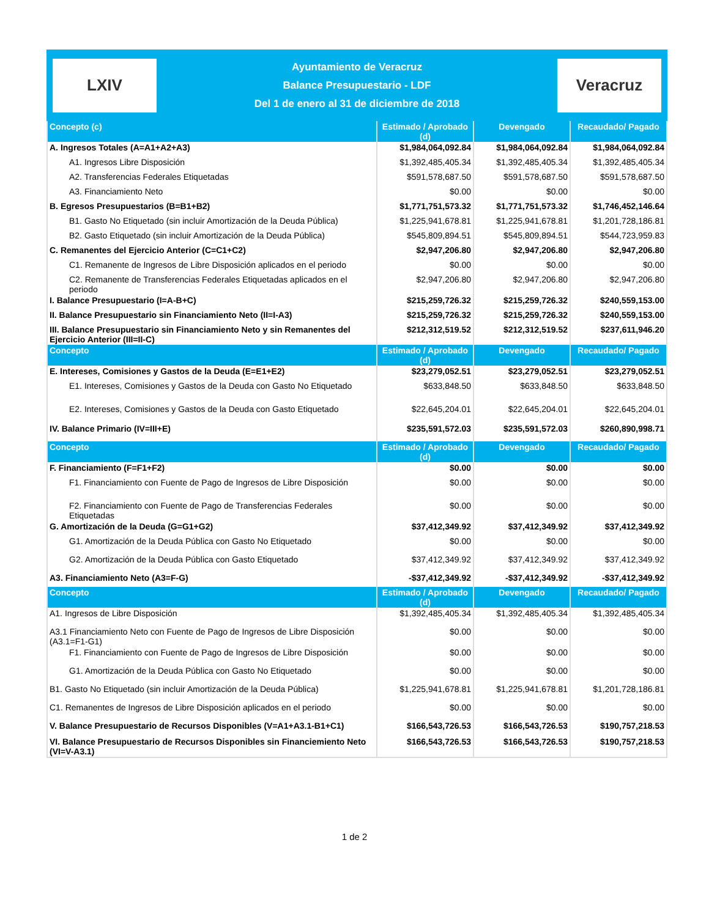LXIV
Ayuntamiento de Veracruz
Balance Presupuestario - LDF
Del 1 de enero al 31 de diciembre de 2018
Veracruz
| Concepto (c) | Estimado / Aprobado (d) | Devengado | Recaudado/ Pagado |
| --- | --- | --- | --- |
| A. Ingresos Totales (A=A1+A2+A3) | $1,984,064,092.84 | $1,984,064,092.84 | $1,984,064,092.84 |
| A1. Ingresos Libre Disposición | $1,392,485,405.34 | $1,392,485,405.34 | $1,392,485,405.34 |
| A2. Transferencias Federales Etiquetadas | $591,578,687.50 | $591,578,687.50 | $591,578,687.50 |
| A3. Financiamiento Neto | $0.00 | $0.00 | $0.00 |
| B. Egresos Presupuestarios (B=B1+B2) | $1,771,751,573.32 | $1,771,751,573.32 | $1,746,452,146.64 |
| B1. Gasto No Etiquetado (sin incluir Amortización de la Deuda Pública) | $1,225,941,678.81 | $1,225,941,678.81 | $1,201,728,186.81 |
| B2. Gasto Etiquetado (sin incluir Amortización de la Deuda Pública) | $545,809,894.51 | $545,809,894.51 | $544,723,959.83 |
| C. Remanentes del Ejercicio Anterior (C=C1+C2) | $2,947,206.80 | $2,947,206.80 | $2,947,206.80 |
| C1. Remanente de Ingresos de Libre Disposición aplicados en el periodo | $0.00 | $0.00 | $0.00 |
| C2. Remanente de Transferencias Federales Etiquetadas aplicados en el periodo | $2,947,206.80 | $2,947,206.80 | $2,947,206.80 |
| I. Balance Presupuestario (I=A-B+C) | $215,259,726.32 | $215,259,726.32 | $240,559,153.00 |
| II. Balance Presupuestario sin Financiamiento Neto (II=I-A3) | $215,259,726.32 | $215,259,726.32 | $240,559,153.00 |
| III. Balance Presupuestario sin Financiamiento Neto y sin Remanentes del Ejercicio Anterior (III=II-C) | $212,312,519.52 | $212,312,519.52 | $237,611,946.20 |
| Concepto | Estimado / Aprobado (d) | Devengado | Recaudado/ Pagado |
| E. Intereses, Comisiones y Gastos de la Deuda (E=E1+E2) | $23,279,052.51 | $23,279,052.51 | $23,279,052.51 |
| E1. Intereses, Comisiones y Gastos de la Deuda con Gasto No Etiquetado | $633,848.50 | $633,848.50 | $633,848.50 |
| E2. Intereses, Comisiones y Gastos de la Deuda con Gasto Etiquetado | $22,645,204.01 | $22,645,204.01 | $22,645,204.01 |
| IV. Balance Primario (IV=III+E) | $235,591,572.03 | $235,591,572.03 | $260,890,998.71 |
| Concepto | Estimado / Aprobado (d) | Devengado | Recaudado/ Pagado |
| F. Financiamiento (F=F1+F2) | $0.00 | $0.00 | $0.00 |
| F1. Financiamiento con Fuente de Pago de Ingresos de Libre Disposición | $0.00 | $0.00 | $0.00 |
| F2. Financiamiento con Fuente de Pago de Transferencias Federales Etiquetadas | $0.00 | $0.00 | $0.00 |
| G. Amortización de la Deuda (G=G1+G2) | $37,412,349.92 | $37,412,349.92 | $37,412,349.92 |
| G1. Amortización de la Deuda Pública con Gasto No Etiquetado | $0.00 | $0.00 | $0.00 |
| G2. Amortización de la Deuda Pública con Gasto Etiquetado | $37,412,349.92 | $37,412,349.92 | $37,412,349.92 |
| A3. Financiamiento Neto (A3=F-G) | -$37,412,349.92 | -$37,412,349.92 | -$37,412,349.92 |
| Concepto | Estimado / Aprobado (d) | Devengado | Recaudado/ Pagado |
| A1. Ingresos de Libre Disposición | $1,392,485,405.34 | $1,392,485,405.34 | $1,392,485,405.34 |
| A3.1 Financiamiento Neto con Fuente de Pago de Ingresos de Libre Disposición (A3.1=F1-G1) | $0.00 | $0.00 | $0.00 |
| F1. Financiamiento con Fuente de Pago de Ingresos de Libre Disposición | $0.00 | $0.00 | $0.00 |
| G1. Amortización de la Deuda Pública con Gasto No Etiquetado | $0.00 | $0.00 | $0.00 |
| B1. Gasto No Etiquetado (sin incluir Amortización de la Deuda Pública) | $1,225,941,678.81 | $1,225,941,678.81 | $1,201,728,186.81 |
| C1. Remanentes de Ingresos de Libre Disposición aplicados en el periodo | $0.00 | $0.00 | $0.00 |
| V. Balance Presupuestario de Recursos Disponibles (V=A1+A3.1-B1+C1) | $166,543,726.53 | $166,543,726.53 | $190,757,218.53 |
| VI. Balance Presupuestario de Recursos Disponibles sin Financiemiento Neto (VI=V-A3.1) | $166,543,726.53 | $166,543,726.53 | $190,757,218.53 |
1 de 2